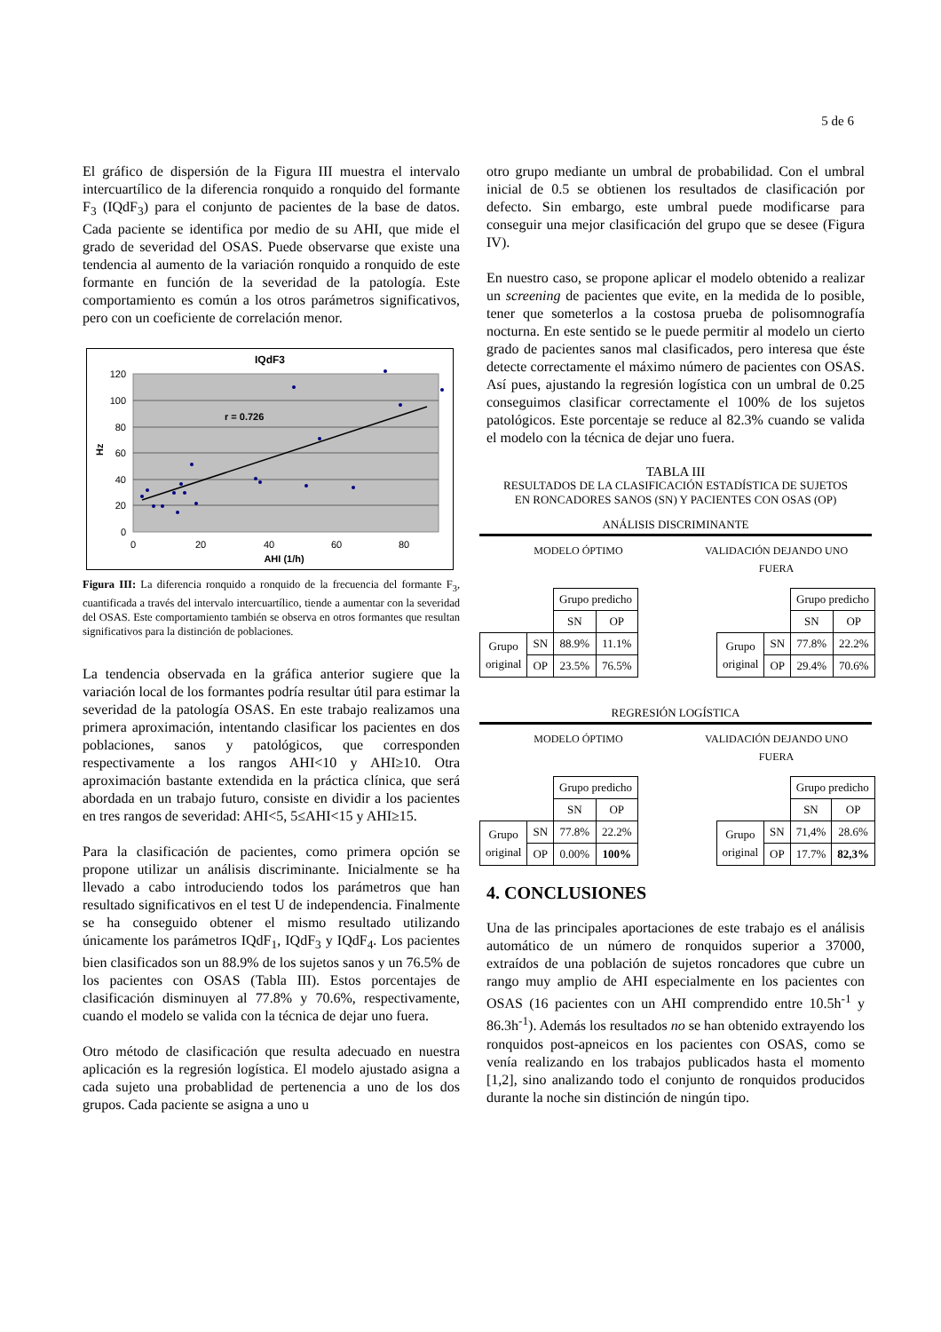5 de 6
El gráfico de dispersión de la Figura III muestra el intervalo intercuartílico de la diferencia ronquido a ronquido del formante F<sub>3</sub> (IQdF<sub>3</sub>) para el conjunto de pacientes de la base de datos. Cada paciente se identifica por medio de su AHI, que mide el grado de severidad del OSAS. Puede observarse que existe una tendencia al aumento de la variación ronquido a ronquido de este formante en función de la severidad de la patología. Este comportamiento es común a los otros parámetros significativos, pero con un coeficiente de correlación menor.
IQdF3
120
100
80
60
40
20
0
0
20
40
60
80
AHI (1/h)
Hz
r = 0.726
Figura III: La diferencia ronquido a ronquido de la frecuencia del formante F<sub>3</sub>, cuantificada a través del intervalo intercuartílico, tiende a aumentar con la severidad del OSAS. Este comportamiento también se observa en otros formantes que resultan significativos para la distinción de poblaciones.
La tendencia observada en la gráfica anterior sugiere que la variación local de los formantes podría resultar útil para estimar la severidad de la patología OSAS. En este trabajo realizamos una primera aproximación, intentando clasificar los pacientes en dos poblaciones, sanos y patológicos, que corresponden respectivamente a los rangos AHI<10 y AHI≥10. Otra aproximación bastante extendida en la práctica clínica, que será abordada en un trabajo futuro, consiste en dividir a los pacientes en tres rangos de severidad: AHI<5, 5≤AHI<15 y AHI≥15.
Para la clasificación de pacientes, como primera opción se propone utilizar un análisis discriminante. Inicialmente se ha llevado a cabo introduciendo todos los parámetros que han resultado significativos en el test U de independencia. Finalmente se ha conseguido obtener el mismo resultado utilizando únicamente los parámetros IQdF<sub>1</sub>, IQdF<sub>3</sub> y IQdF<sub>4</sub>. Los pacientes bien clasificados son un 88.9% de los sujetos sanos y un 76.5% de los pacientes con OSAS (Tabla III). Estos porcentajes de clasificación disminuyen al 77.8% y 70.6%, respectivamente, cuando el modelo se valida con la técnica de dejar uno fuera.
Otro método de clasificación que resulta adecuado en nuestra aplicación es la regresión logística. El modelo ajustado asigna a cada sujeto una probablidad de pertenencia a uno de los dos grupos. Cada paciente se asigna a uno u
otro grupo mediante un umbral de probabilidad. Con el umbral inicial de 0.5 se obtienen los resultados de clasificación por defecto. Sin embargo, este umbral puede modificarse para conseguir una mejor clasificación del grupo que se desee (Figura IV).
En nuestro caso, se propone aplicar el modelo obtenido a realizar un screening de pacientes que evite, en la medida de lo posible, tener que someterlos a la costosa prueba de polisomnografía nocturna. En este sentido se le puede permitir al modelo un cierto grado de pacientes sanos mal clasificados, pero interesa que éste detecte correctamente el máximo número de pacientes con OSAS. Así pues, ajustando la regresión logística con un umbral de 0.25 conseguimos clasificar correctamente el 100% de los sujetos patológicos. Este porcentaje se reduce al 82.3% cuando se valida el modelo con la técnica de dejar uno fuera.
TABLA III
RESULTADOS DE LA CLASIFICACIÓN ESTADÍSTICA DE SUJETOS
EN RONCADORES SANOS (SN) Y PACIENTES CON OSAS (OP)
ANÁLISIS DISCRIMINANTE
MODELO ÓPTIMO VALIDACIÓN DEJANDO UNO
FUERA
| | | Grupo predicho | |
| | | SN | OP |
| Grupo original | SN | 88.9% | 11.1% |
| | OP | 23.5% | 76.5% |
| | | Grupo predicho | |
| | | SN | OP |
| Grupo original | SN | 77.8% | 22.2% |
| | OP | 29.4% | 70.6% |
REGRESIÓN LOGÍSTICA
MODELO ÓPTIMO VALIDACIÓN DEJANDO UNO
FUERA
| | | Grupo predicho | |
| | | SN | OP |
| Grupo original | SN | 77.8% | 22.2% |
| | OP | 0.00% | 100% |
| | | Grupo predicho | |
| | | SN | OP |
| Grupo original | SN | 71,4% | 28.6% |
| | OP | 17.7% | 82,3% |
4. CONCLUSIONES
Una de las principales aportaciones de este trabajo es el análisis automático de un número de ronquidos superior a 37000, extraídos de una población de sujetos roncadores que cubre un rango muy amplio de AHI especialmente en los pacientes con OSAS (16 pacientes con un AHI comprendido entre 10.5h<sup>-1</sup> y 86.3h<sup>-1</sup>). Además los resultados no se han obtenido extrayendo los ronquidos post-apneicos en los pacientes con OSAS, como se venía realizando en los trabajos publicados hasta el momento [1,2], sino analizando todo el conjunto de ronquidos producidos durante la noche sin distinción de ningún tipo.